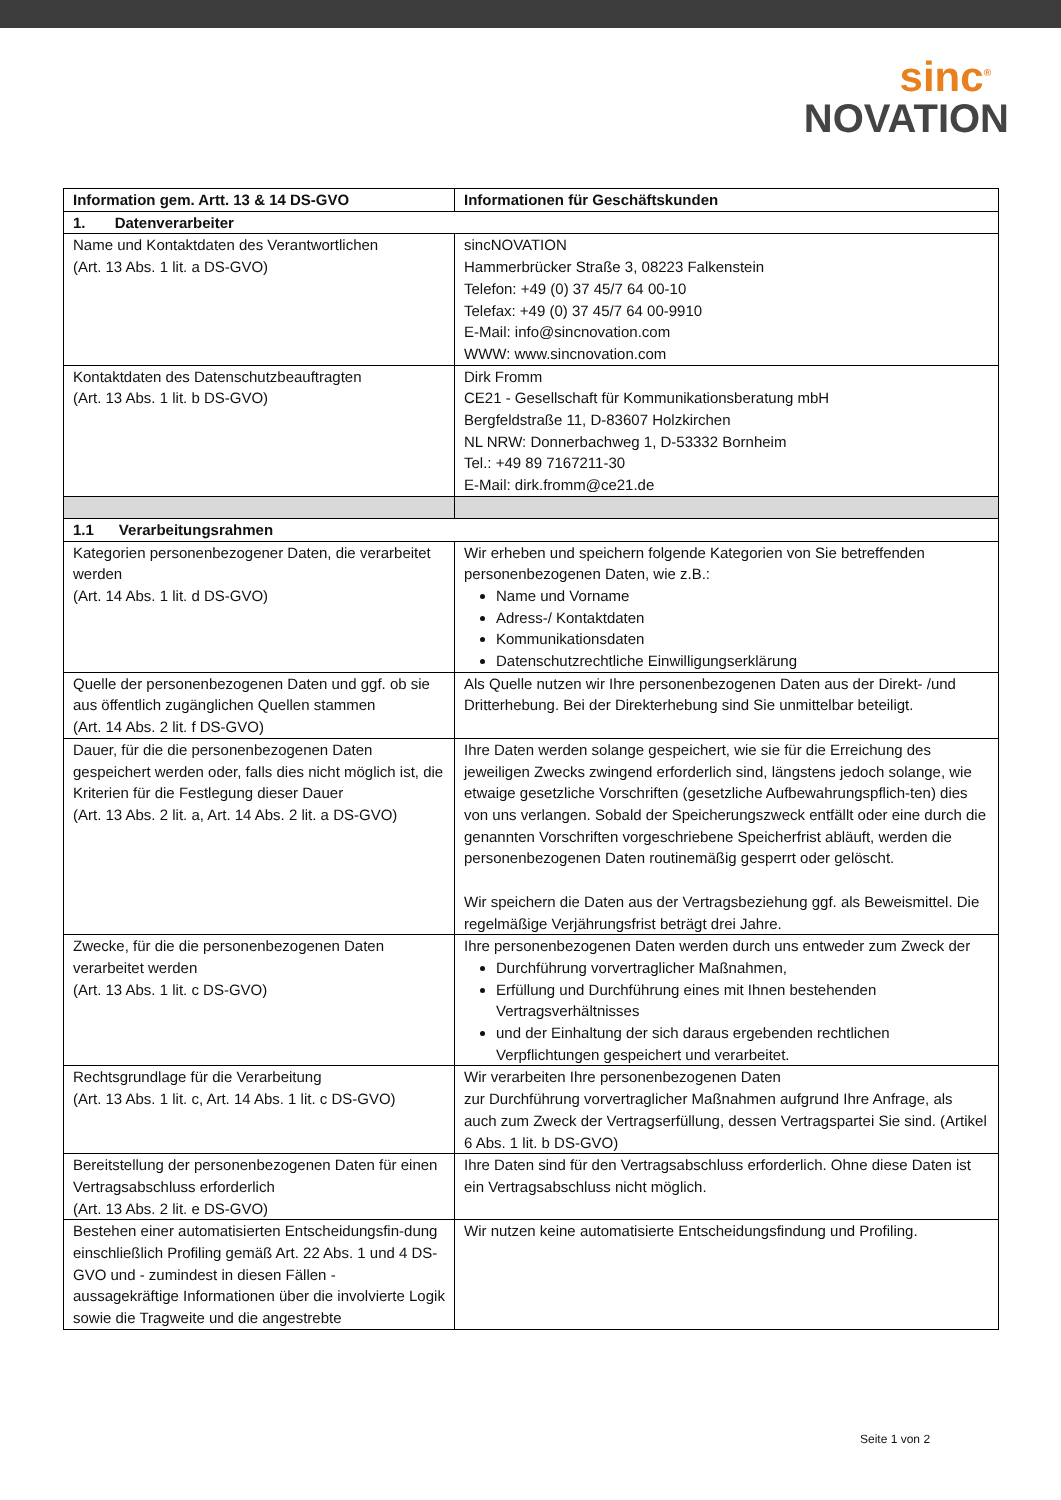sinc<sup>®</sup>
NOVATION
| Information gem. Artt. 13 & 14 DS-GVO | Informationen für Geschäftskunden |
| --- | --- |
| 1. Datenverarbeiter | |
| Name und Kontaktdaten des Verantwortlichen (Art. 13 Abs. 1 lit. a DS-GVO) | sincNOVATION Hammerbrücker Straße 3, 08223 Falkenstein Telefon: +49 (0) 37 45/7 64 00-10 Telefax: +49 (0) 37 45/7 64 00-9910 E-Mail: info@sincnovation.com WWW: www.sincnovation.com |
| Kontaktdaten des Datenschutzbeauftragten (Art. 13 Abs. 1 lit. b DS-GVO) | Dirk Fromm CE21 - Gesellschaft für Kommunikationsberatung mbH Bergfeldstraße 11, D-83607 Holzkirchen NL NRW: Donnerbachweg 1, D-53332 Bornheim Tel.: +49 89 7167211-30 E-Mail: dirk.fromm@ce21.de |
| 1.1 Verarbeitungsrahmen | |
| Kategorien personenbezogener Daten, die verarbeitet werden (Art. 14 Abs. 1 lit. d DS-GVO) | Wir erheben und speichern folgende Kategorien von Sie betreffenden personenbezogenen Daten, wie z.B.: Name und Vorname Adress-/ Kontaktdaten Kommunikationsdaten Datenschutzrechtliche Einwilligungserklärung |
| Quelle der personenbezogenen Daten und ggf. ob sie aus öffentlich zugänglichen Quellen stammen (Art. 14 Abs. 2 lit. f DS-GVO) | Als Quelle nutzen wir Ihre personenbezogenen Daten aus der Direkt- /und Dritterhebung. Bei der Direkterhebung sind Sie unmittelbar beteiligt. |
| Dauer, für die die personenbezogenen Daten gespeichert werden oder, falls dies nicht möglich ist, die Kriterien für die Festlegung dieser Dauer (Art. 13 Abs. 2 lit. a, Art. 14 Abs. 2 lit. a DS-GVO) | Ihre Daten werden solange gespeichert, wie sie für die Erreichung des jeweiligen Zwecks zwingend erforderlich sind, längstens jedoch solange, wie etwaige gesetzliche Vorschriften (gesetzliche Aufbewahrungspflich-ten) dies von uns verlangen. Sobald der Speicherungszweck entfällt oder eine durch die genannten Vorschriften vorgeschriebene Speicherfrist abläuft, werden die personenbezogenen Daten routinemäßig gesperrt oder gelöscht. Wir speichern die Daten aus der Vertragsbeziehung ggf. als Beweismittel. Die regelmäßige Verjährungsfrist beträgt drei Jahre. |
| Zwecke, für die die personenbezogenen Daten verarbeitet werden (Art. 13 Abs. 1 lit. c DS-GVO) | Ihre personenbezogenen Daten werden durch uns entweder zum Zweck der Durchführung vorvertraglicher Maßnahmen, Erfüllung und Durchführung eines mit Ihnen bestehenden Vertragsverhältnisses und der Einhaltung der sich daraus ergebenden rechtlichen Verpflichtungen gespeichert und verarbeitet. |
| Rechtsgrundlage für die Verarbeitung (Art. 13 Abs. 1 lit. c, Art. 14 Abs. 1 lit. c DS-GVO) | Wir verarbeiten Ihre personenbezogenen Daten zur Durchführung vorvertraglicher Maßnahmen aufgrund Ihre Anfrage, als auch zum Zweck der Vertragserfüllung, dessen Vertragspartei Sie sind. (Artikel 6 Abs. 1 lit. b DS-GVO) |
| Bereitstellung der personenbezogenen Daten für einen Vertragsabschluss erforderlich (Art. 13 Abs. 2 lit. e DS-GVO) | Ihre Daten sind für den Vertragsabschluss erforderlich. Ohne diese Daten ist ein Vertragsabschluss nicht möglich. |
| Bestehen einer automatisierten Entscheidungsfin-dung einschließlich Profiling gemäß Art. 22 Abs. 1 und 4 DS-GVO und - zumindest in diesen Fällen - aussagekräftige Informationen über die involvierte Logik sowie die Tragweite und die angestrebte | Wir nutzen keine automatisierte Entscheidungsfindung und Profiling. |
Seite 1 von 2